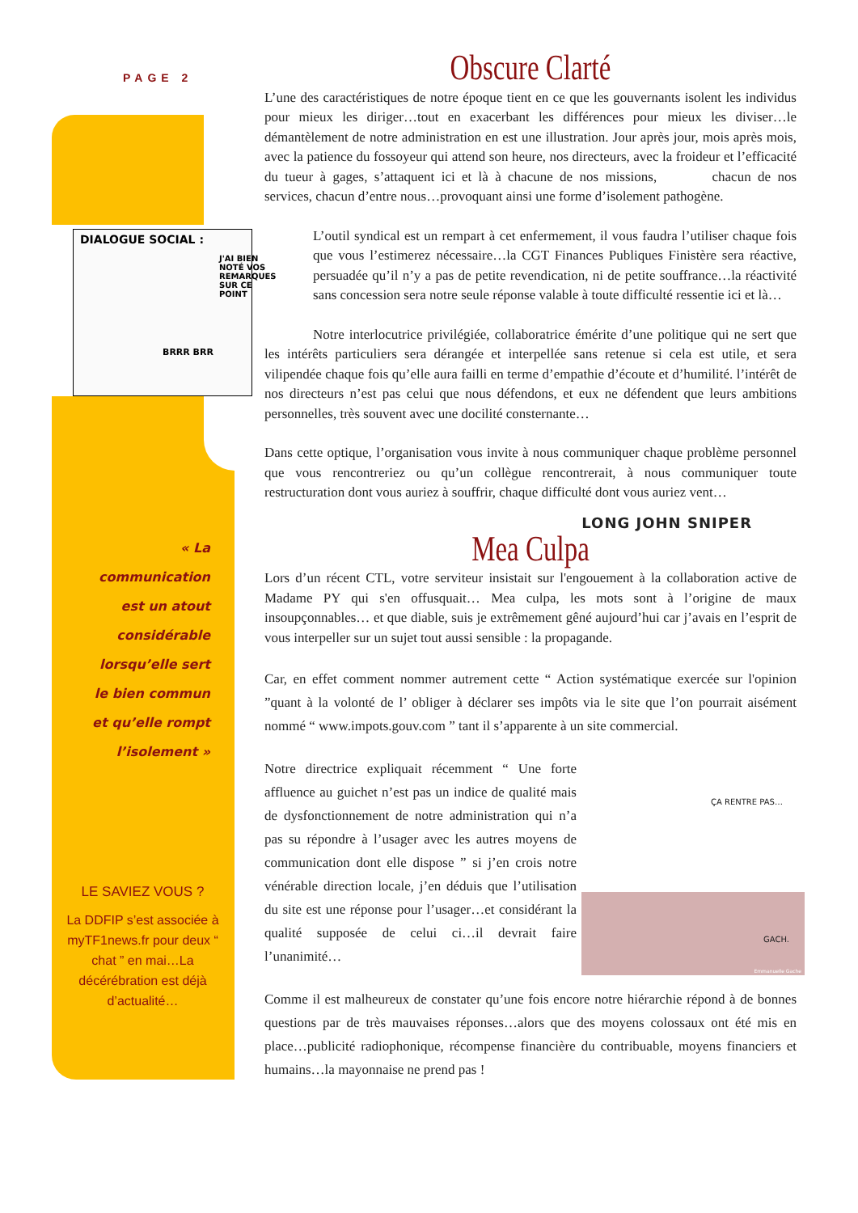PAGE 2
DIALOGUE SOCIAL :
J'AI BIEN NOTÉ VOS REMARQUES SUR CE POINT
BRRR BRR
« La communication est un atout considérable lorsqu’elle sert le bien commun et qu’elle rompt l’isolement »
LE SAVIEZ VOUS ?
La DDFIP s’est associée à myTF1news.fr pour deux “ chat ” en mai…La décérébration est déjà d’actualité…
Obscure Clarté
L’une des caractéristiques de notre époque tient en ce que les gouvernants isolent les individus pour mieux les diriger…tout en exacerbant les différences pour mieux les diviser…le démantèlement de notre administration en est une illustration. Jour après jour, mois après mois, avec la patience du fossoyeur qui attend son heure, nos directeurs, avec la froideur et l’efficacité du tueur à gages, s’attaquent ici et là à chacune de nos missions, chacun de nos services, chacun d’entre nous…provoquant ainsi une forme d’isolement pathogène.
L’outil syndical est un rempart à cet enfermement, il vous faudra l’utiliser chaque fois que vous l’estimerez nécessaire…la CGT Finances Publiques Finistère sera réactive, persuadée qu’il n’y a pas de petite revendication, ni de petite souffrance…la réactivité sans concession sera notre seule réponse valable à toute difficulté ressentie ici et là…
Notre interlocutrice privilégiée, collaboratrice émérite d’une politique qui ne sert que les intérêts particuliers sera dérangée et interpellée sans retenue si cela est utile, et sera vilipendée chaque fois qu’elle aura failli en terme d’empathie d’écoute et d’humilité. l’intérêt de nos directeurs n’est pas celui que nous défendons, et eux ne défendent que leurs ambitions personnelles, très souvent avec une docilité consternante…
Dans cette optique, l’organisation vous invite à nous communiquer chaque problème personnel que vous rencontreriez ou qu’un collègue rencontrerait, à nous communiquer toute restructuration dont vous auriez à souffrir, chaque difficulté dont vous auriez vent…
LONG JOHN SNIPER
Mea Culpa
Lors d’un récent CTL, votre serviteur insistait sur l'engouement à la collaboration active de Madame PY qui s'en offusquait… Mea culpa, les mots sont à l’origine de maux insoupçonnables… et que diable, suis je extrêmement gêné aujourd’hui car j’avais en l’esprit de vous interpeller sur un sujet tout aussi sensible : la propagande.
Car, en effet comment nommer autrement cette “ Action systématique exercée sur l'opinion ”quant à la volonté de l’ obliger à déclarer ses impôts via le site que l’on pourrait aisément nommé “ www.impots.gouv.com ” tant il s’apparente à un site commercial.
ÇA RENTRE PAS…
GACH.
Emmanuelle Gache
Notre directrice expliquait récemment “ Une forte affluence au guichet n’est pas un indice de qualité mais de dysfonctionnement de notre administration qui n’a pas su répondre à l’usager avec les autres moyens de communication dont elle dispose ” si j’en crois notre vénérable direction locale, j’en déduis que l’utilisation du site est une réponse pour l’usager…et considérant la qualité supposée de celui ci…il devrait faire l’unanimité…
Comme il est malheureux de constater qu’une fois encore notre hiérarchie répond à de bonnes questions par de très mauvaises réponses…alors que des moyens colossaux ont été mis en place…publicité radiophonique, récompense financière du contribuable, moyens financiers et humains…la mayonnaise ne prend pas !